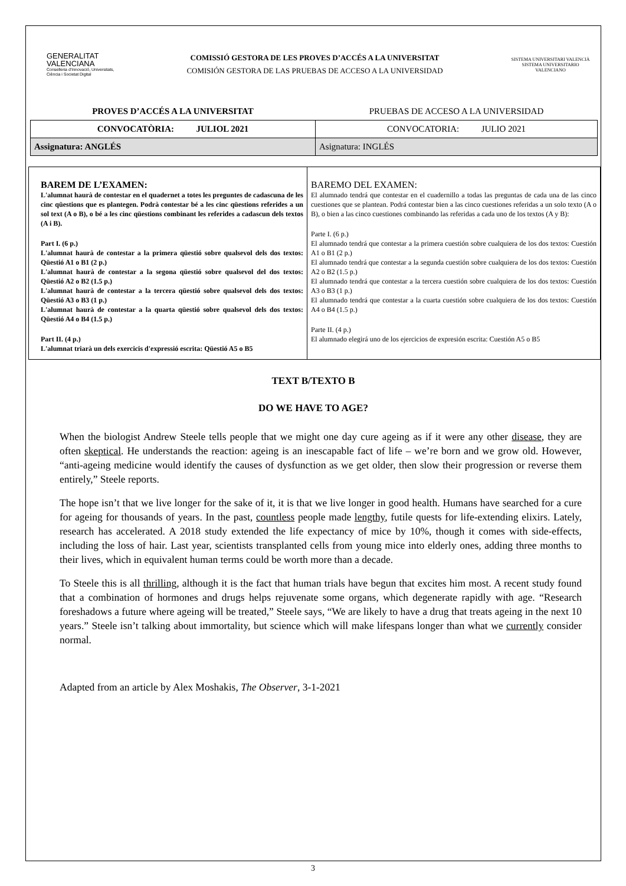GENERALITAT
VALENCIANA
Conselleria d'Innovació, Universitats, Ciència i Societat Digital
COMISSIÓ GESTORA DE LES PROVES D’ACCÉS A LA UNIVERSITAT
COMISIÓN GESTORA DE LAS PRUEBAS DE ACCESO A LA UNIVERSIDAD
SISTEMA UNIVERSITARI VALENCIÀ
SISTEMA UNIVERSITARIO VALENCIANO
| PROVES D’ACCÉS A LA UNIVERSITAT | PRUEBAS DE ACCESO A LA UNIVERSIDAD |
| CONVOCATÒRIA: JULIOL 2021 | CONVOCATORIA: JULIO 2021 |
| Assignatura: ANGLÉS | Asignatura: INGLÉS |
BAREM DE L’EXAMEN:
L'alumnat haurà de contestar en el quadernet a totes les preguntes de cadascuna de les cinc qüestions que es plantegen. Podrà contestar bé a les cinc qüestions referides a un sol text (A o B), o bé a les cinc qüestions combinant les referides a cadascun dels textos (A i B).
Part I. (6 p.)
L'alumnat haurà de contestar a la primera qüestió sobre qualsevol dels dos textos: Qüestió A1 o B1 (2 p.)
L'alumnat haurà de contestar a la segona qüestió sobre qualsevol del dos textos: Qüestió A2 o B2 (1.5 p.)
L'alumnat haurà de contestar a la tercera qüestió sobre qualsevol dels dos textos: Qüestió A3 o B3 (1 p.)
L'alumnat haurà de contestar a la quarta qüestió sobre qualsevol dels dos textos: Qüestió A4 o B4 (1.5 p.)
Part II. (4 p.)
L'alumnat triarà un dels exercicis d'expressió escrita: Qüestió A5 o B5
BAREMO DEL EXAMEN:
El alumnado tendrá que contestar en el cuadernillo a todas las preguntas de cada una de las cinco cuestiones que se plantean. Podrá contestar bien a las cinco cuestiones referidas a un solo texto (A o B), o bien a las cinco cuestiones combinando las referidas a cada uno de los textos (A y B):
Parte I. (6 p.)
El alumnado tendrá que contestar a la primera cuestión sobre cualquiera de los dos textos: Cuestión A1 o B1 (2 p.)
El alumnado tendrá que contestar a la segunda cuestión sobre cualquiera de los dos textos: Cuestión A2 o B2 (1.5 p.)
El alumnado tendrá que contestar a la tercera cuestión sobre cualquiera de los dos textos: Cuestión A3 o B3 (1 p.)
El alumnado tendrá que contestar a la cuarta cuestión sobre cualquiera de los dos textos: Cuestión A4 o B4 (1.5 p.)
Parte II. (4 p.)
El alumnado elegirá uno de los ejercicios de expresión escrita: Cuestión A5 o B5
TEXT B/TEXTO B
DO WE HAVE TO AGE?
When the biologist Andrew Steele tells people that we might one day cure ageing as if it were any other disease, they are often skeptical. He understands the reaction: ageing is an inescapable fact of life – we’re born and we grow old. However, “anti-ageing medicine would identify the causes of dysfunction as we get older, then slow their progression or reverse them entirely,” Steele reports.
The hope isn’t that we live longer for the sake of it, it is that we live longer in good health. Humans have searched for a cure for ageing for thousands of years. In the past, countless people made lengthy, futile quests for life-extending elixirs. Lately, research has accelerated. A 2018 study extended the life expectancy of mice by 10%, though it comes with side-effects, including the loss of hair. Last year, scientists transplanted cells from young mice into elderly ones, adding three months to their lives, which in equivalent human terms could be worth more than a decade.
To Steele this is all thrilling, although it is the fact that human trials have begun that excites him most. A recent study found that a combination of hormones and drugs helps rejuvenate some organs, which degenerate rapidly with age. “Research foreshadows a future where ageing will be treated,” Steele says, “We are likely to have a drug that treats ageing in the next 10 years.” Steele isn’t talking about immortality, but science which will make lifespans longer than what we currently consider normal.
Adapted from an article by Alex Moshakis, The Observer, 3-1-2021
3